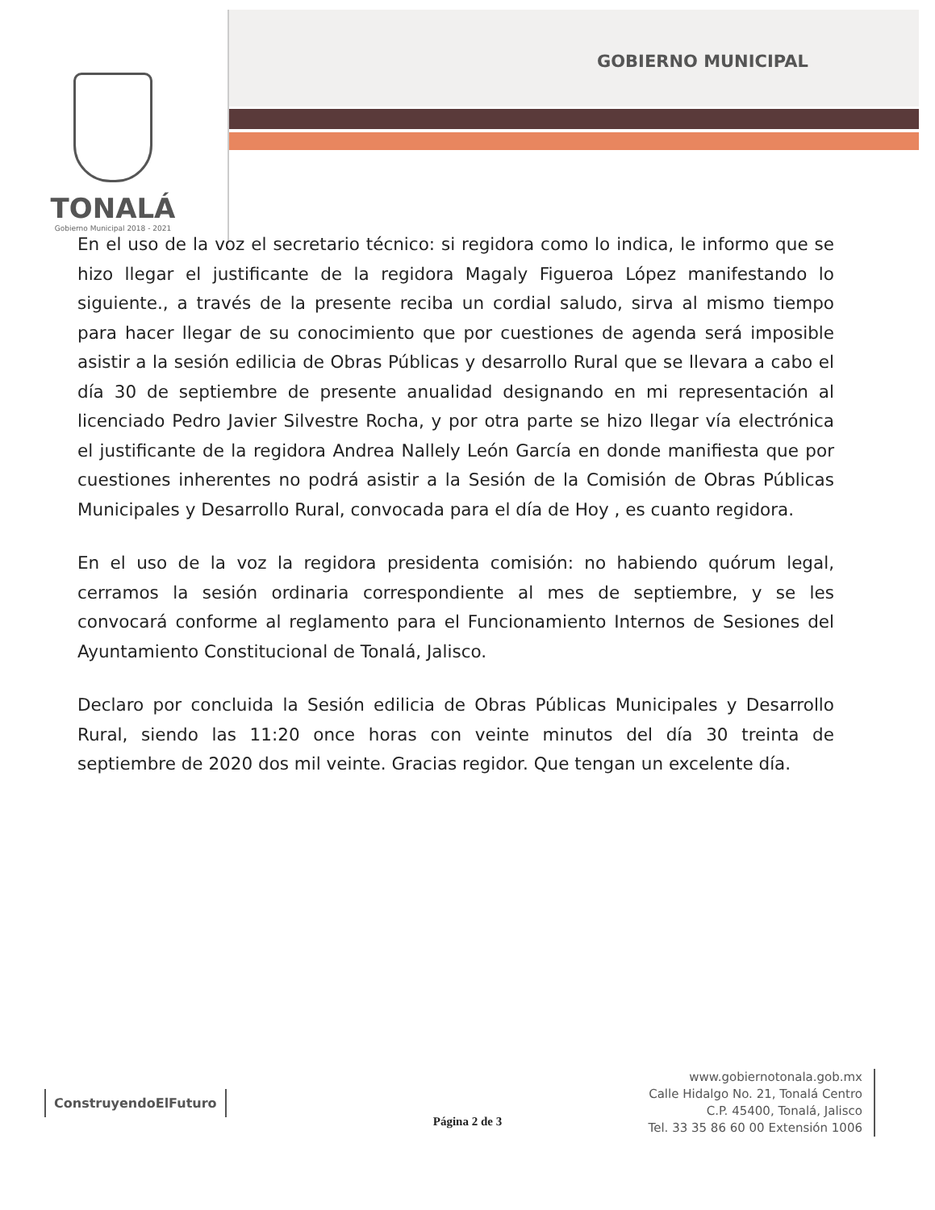GOBIERNO MUNICIPAL
TONALÁ
Gobierno Municipal 2018 - 2021
En el uso de la voz el secretario técnico: si regidora como lo indica, le informo que se hizo llegar el justificante de la regidora Magaly Figueroa López manifestando lo siguiente., a través de la presente reciba un cordial saludo, sirva al mismo tiempo para hacer llegar de su conocimiento que por cuestiones de agenda será imposible asistir a la sesión edilicia de Obras Públicas y desarrollo Rural que se llevara a cabo el día 30 de septiembre de presente anualidad designando en mi representación al licenciado Pedro Javier Silvestre Rocha, y por otra parte se hizo llegar vía electrónica el justificante de la regidora Andrea Nallely León García en donde manifiesta que por cuestiones inherentes no podrá asistir a la Sesión de la Comisión de Obras Públicas Municipales y Desarrollo Rural, convocada para el día de Hoy , es cuanto regidora.
En el uso de la voz la regidora presidenta comisión: no habiendo quórum legal, cerramos la sesión ordinaria correspondiente al mes de septiembre, y se les convocará conforme al reglamento para el Funcionamiento Internos de Sesiones del Ayuntamiento Constitucional de Tonalá, Jalisco.
Declaro por concluida la Sesión edilicia de Obras Públicas Municipales y Desarrollo Rural, siendo las 11:20 once horas con veinte minutos del día 30 treinta de septiembre de 2020 dos mil veinte. Gracias regidor. Que tengan un excelente día.
ConstruyendoElFuturo
www.gobiernotonala.gob.mx
Calle Hidalgo No. 21, Tonalá Centro
C.P. 45400, Tonalá, Jalisco
Tel. 33 35 86 60 00 Extensión 1006
Página 2 de 3